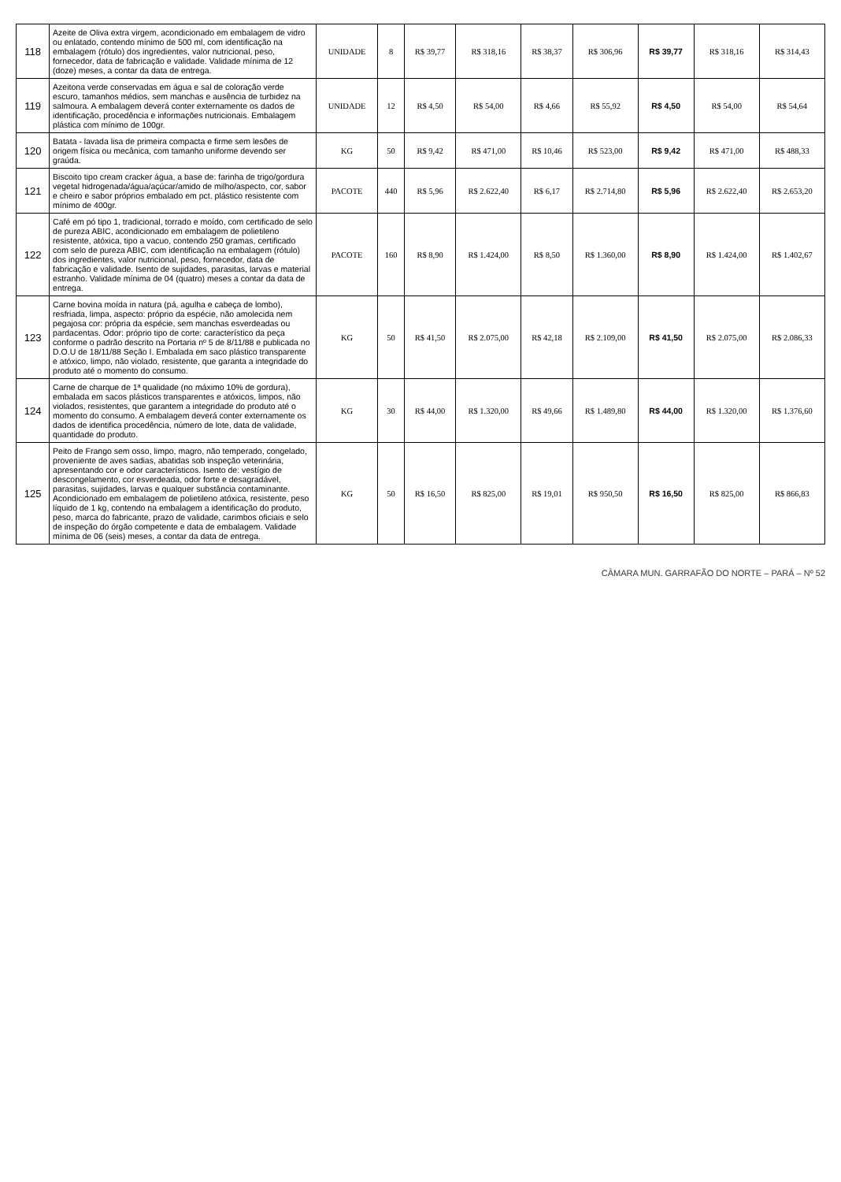| 118 | Azeite de Oliva extra virgem, acondicionado em embalagem de vidro ou enlatado, contendo mínimo de 500 ml, com identificação na embalagem (rótulo) dos ingredientes, valor nutricional, peso, fornecedor, data de fabricação e validade. Validade mínima de 12 (doze) meses, a contar da data de entrega. | UNIDADE | 8 | R$ 39,77 | R$ 318,16 | R$ 38,37 | R$ 306,96 | R$ 39,77 | R$ 318,16 | R$ 314,43 |
| 119 | Azeitona verde conservadas em água e sal de coloração verde escuro, tamanhos médios, sem manchas e ausência de turbidez na salmoura. A embalagem deverá conter externamente os dados de identificação, procedência e informações nutricionais. Embalagem plástica com mínimo de 100gr. | UNIDADE | 12 | R$ 4,50 | R$ 54,00 | R$ 4,66 | R$ 55,92 | R$ 4,50 | R$ 54,00 | R$ 54,64 |
| 120 | Batata - lavada lisa de primeira compacta e firme sem lesões de origem física ou mecânica, com tamanho uniforme devendo ser graúda. | KG | 50 | R$ 9,42 | R$ 471,00 | R$ 10,46 | R$ 523,00 | R$ 9,42 | R$ 471,00 | R$ 488,33 |
| 121 | Biscoito tipo cream cracker água, a base de: farinha de trigo/gordura vegetal hidrogenada/água/açúcar/amido de milho/aspecto, cor, sabor e cheiro e sabor próprios embalado em pct. plástico resistente com mínimo de 400gr. | PACOTE | 440 | R$ 5,96 | R$ 2.622,40 | R$ 6,17 | R$ 2.714,80 | R$ 5,96 | R$ 2.622,40 | R$ 2.653,20 |
| 122 | Café em pó tipo 1, tradicional, torrado e moído, com certificado de selo de pureza ABIC, acondicionado em embalagem de polietileno resistente, atóxica, tipo a vacuo, contendo 250 gramas, certificado com selo de pureza ABIC, com identificação na embalagem (rótulo) dos ingredientes, valor nutricional, peso, fornecedor, data de fabricação e validade. Isento de sujidades, parasitas, larvas e material estranho. Validade mínima de 04 (quatro) meses a contar da data de entrega. | PACOTE | 160 | R$ 8,90 | R$ 1.424,00 | R$ 8,50 | R$ 1.360,00 | R$ 8,90 | R$ 1.424,00 | R$ 1.402,67 |
| 123 | Carne bovina moída in natura (pá, agulha e cabeça de lombo), resfriada, limpa, aspecto: próprio da espécie, não amolecida nem pegajosa cor: própria da espécie, sem manchas esverdeadas ou pardacentas. Odor: próprio tipo de corte: característico da peça conforme o padrão descrito na Portaria nº 5 de 8/11/88 e publicada no D.O.U de 18/11/88 Seção I. Embalada em saco plástico transparente e atóxico, limpo, não violado, resistente, que garanta a integridade do produto até o momento do consumo. | KG | 50 | R$ 41,50 | R$ 2.075,00 | R$ 42,18 | R$ 2.109,00 | R$ 41,50 | R$ 2.075,00 | R$ 2.086,33 |
| 124 | Carne de charque de 1ª qualidade (no máximo 10% de gordura), embalada em sacos plásticos transparentes e atóxicos, limpos, não violados, resistentes, que garantem a integridade do produto até o momento do consumo. A embalagem deverá conter externamente os dados de identifica procedência, número de lote, data de validade, quantidade do produto. | KG | 30 | R$ 44,00 | R$ 1.320,00 | R$ 49,66 | R$ 1.489,80 | R$ 44,00 | R$ 1.320,00 | R$ 1.376,60 |
| 125 | Peito de Frango sem osso, limpo, magro, não temperado, congelado, proveniente de aves sadias, abatidas sob inspeção veterinária, apresentando cor e odor característicos. Isento de: vestígio de descongelamento, cor esverdeada, odor forte e desagradável, parasitas, sujidades, larvas e qualquer substância contaminante. Acondicionado em embalagem de polietileno atóxica, resistente, peso líquido de 1 kg, contendo na embalagem a identificação do produto, peso, marca do fabricante, prazo de validade, carimbos oficiais e selo de inspeção do órgão competente e data de embalagem. Validade mínima de 06 (seis) meses, a contar da data de entrega. | KG | 50 | R$ 16,50 | R$ 825,00 | R$ 19,01 | R$ 950,50 | R$ 16,50 | R$ 825,00 | R$ 866,83 |
CÂMARA MUN. GARRAFÃO DO NORTE – PARÁ – Nº 52